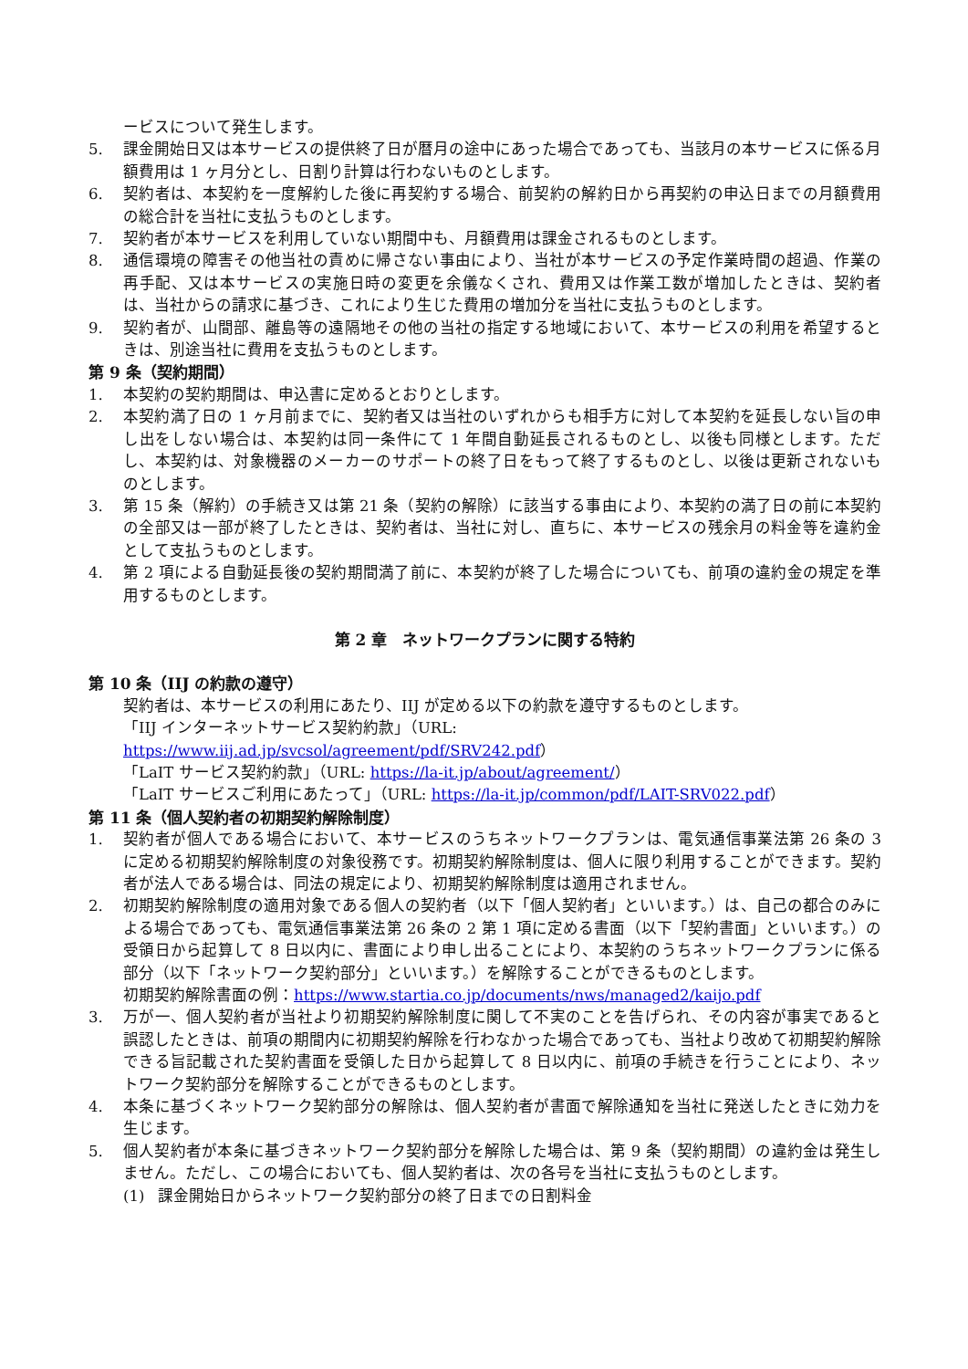ービスについて発生します。
5. 課金開始日又は本サービスの提供終了日が暦月の途中にあった場合であっても、当該月の本サービスに係る月額費用は 1 ヶ月分とし、日割り計算は行わないものとします。
6. 契約者は、本契約を一度解約した後に再契約する場合、前契約の解約日から再契約の申込日までの月額費用の総合計を当社に支払うものとします。
7. 契約者が本サービスを利用していない期間中も、月額費用は課金されるものとします。
8. 通信環境の障害その他当社の責めに帰さない事由により、当社が本サービスの予定作業時間の超過、作業の再手配、又は本サービスの実施日時の変更を余儀なくされ、費用又は作業工数が増加したときは、契約者は、当社からの請求に基づき、これにより生じた費用の増加分を当社に支払うものとします。
9. 契約者が、山間部、離島等の遠隔地その他の当社の指定する地域において、本サービスの利用を希望するときは、別途当社に費用を支払うものとします。
第 9 条（契約期間）
1. 本契約の契約期間は、申込書に定めるとおりとします。
2. 本契約満了日の 1 ヶ月前までに、契約者又は当社のいずれからも相手方に対して本契約を延長しない旨の申し出をしない場合は、本契約は同一条件にて 1 年間自動延長されるものとし、以後も同様とします。ただし、本契約は、対象機器のメーカーのサポートの終了日をもって終了するものとし、以後は更新されないものとします。
3. 第 15 条（解約）の手続き又は第 21 条（契約の解除）に該当する事由により、本契約の満了日の前に本契約の全部又は一部が終了したときは、契約者は、当社に対し、直ちに、本サービスの残余月の料金等を違約金として支払うものとします。
4. 第 2 項による自動延長後の契約期間満了前に、本契約が終了した場合についても、前項の違約金の規定を準用するものとします。
第 2 章　ネットワークプランに関する特約
第 10 条（IIJ の約款の遵守）
契約者は、本サービスの利用にあたり、IIJ が定める以下の約款を遵守するものとします。
「IIJ インターネットサービス契約約款」（URL: https://www.iij.ad.jp/svcsol/agreement/pdf/SRV242.pdf）
「LaIT サービス契約約款」（URL: https://la-it.jp/about/agreement/）
「LaIT サービスご利用にあたって」（URL: https://la-it.jp/common/pdf/LAIT-SRV022.pdf）
第 11 条（個人契約者の初期契約解除制度）
1. 契約者が個人である場合において、本サービスのうちネットワークプランは、電気通信事業法第 26 条の 3 に定める初期契約解除制度の対象役務です。初期契約解除制度は、個人に限り利用することができます。契約者が法人である場合は、同法の規定により、初期契約解除制度は適用されません。
2. 初期契約解除制度の適用対象である個人の契約者（以下「個人契約者」といいます。）は、自己の都合のみによる場合であっても、電気通信事業法第 26 条の 2 第 1 項に定める書面（以下「契約書面」といいます。）の受領日から起算して 8 日以内に、書面により申し出ることにより、本契約のうちネットワークプランに係る部分（以下「ネットワーク契約部分」といいます。）を解除することができるものとします。
初期契約解除書面の例：https://www.startia.co.jp/documents/nws/managed2/kaijo.pdf
3. 万が一、個人契約者が当社より初期契約解除制度に関して不実のことを告げられ、その内容が事実であると誤認したときは、前項の期間内に初期契約解除を行わなかった場合であっても、当社より改めて初期契約解除できる旨記載された契約書面を受領した日から起算して 8 日以内に、前項の手続きを行うことにより、ネットワーク契約部分を解除することができるものとします。
4. 本条に基づくネットワーク契約部分の解除は、個人契約者が書面で解除通知を当社に発送したときに効力を生じます。
5. 個人契約者が本条に基づきネットワーク契約部分を解除した場合は、第 9 条（契約期間）の違約金は発生しません。ただし、この場合においても、個人契約者は、次の各号を当社に支払うものとします。
(1) 課金開始日からネットワーク契約部分の終了日までの日割料金